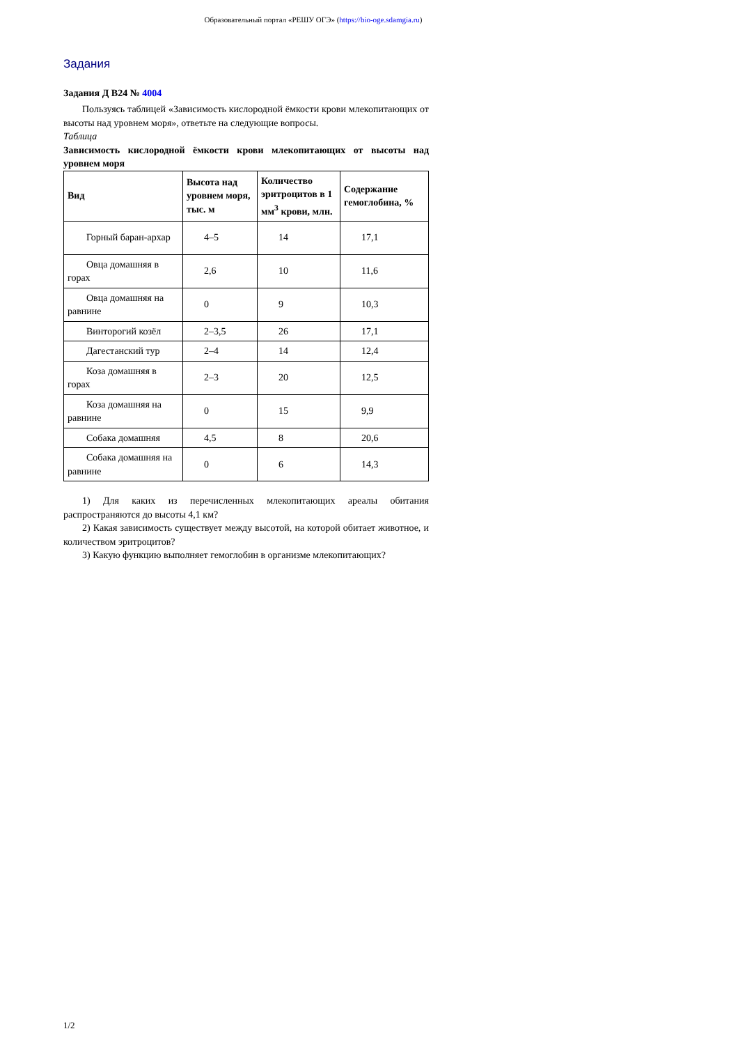Образовательный портал «РЕШУ ОГЭ» (https://bio-oge.sdamgia.ru)
Задания
Задания Д B24 № 4004
Пользуясь таблицей «Зависимость кислородной ёмкости крови млекопитающих от высоты над уровнем моря», ответьте на следующие вопросы.
Таблица
Зависимость кислородной ёмкости крови млекопитающих от высоты над уровнем моря
| Вид | Высота над уровнем моря, тыс. м | Количество эритроцитов в 1 мм<sup>3</sup> крови, млн. | Содержание гемоглобина, % |
| --- | --- | --- | --- |
| Горный баран-архар | 4–5 | 14 | 17,1 |
| Овца домашняя в горах | 2,6 | 10 | 11,6 |
| Овца домашняя на равнине | 0 | 9 | 10,3 |
| Винторогий козёл | 2–3,5 | 26 | 17,1 |
| Дагестанский тур | 2–4 | 14 | 12,4 |
| Коза домашняя в горах | 2–3 | 20 | 12,5 |
| Коза домашняя на равнине | 0 | 15 | 9,9 |
| Собака домашняя | 4,5 | 8 | 20,6 |
| Собака домашняя на равнине | 0 | 6 | 14,3 |
1) Для каких из перечисленных млекопитающих ареалы обитания распространяются до высоты 4,1 км?
2) Какая зависимость существует между высотой, на которой обитает животное, и количеством эритроцитов?
3) Какую функцию выполняет гемоглобин в организме млекопитающих?
1/2